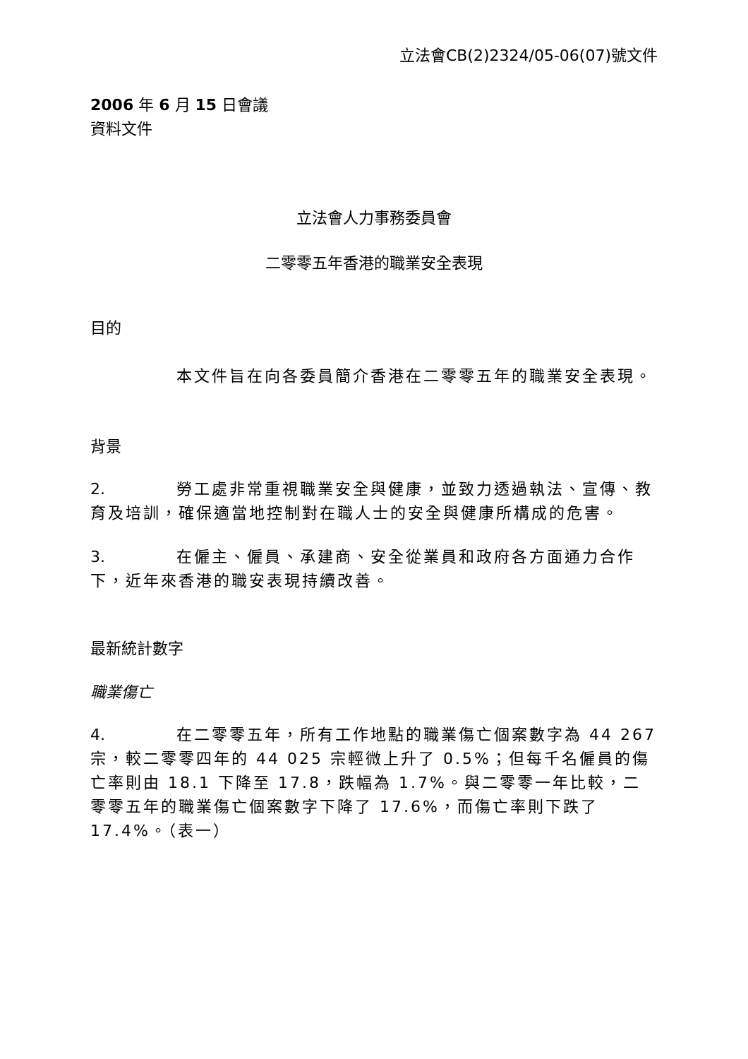立法會CB(2)2324/05-06(07)號文件
2006 年 6 月 15 日會議
資料文件
立法會人力事務委員會
二零零五年香港的職業安全表現
目的
本文件旨在向各委員簡介香港在二零零五年的職業安全表現。
背景
2. 勞工處非常重視職業安全與健康，並致力透過執法、宣傳、教育及培訓，確保適當地控制對在職人士的安全與健康所構成的危害。
3. 在僱主、僱員、承建商、安全從業員和政府各方面通力合作下，近年來香港的職安表現持續改善。
最新統計數字
職業傷亡
4. 在二零零五年，所有工作地點的職業傷亡個案數字為 44 267 宗，較二零零四年的 44 025 宗輕微上升了 0.5%；但每千名僱員的傷亡率則由 18.1 下降至 17.8，跌幅為 1.7%。與二零零一年比較，二零零五年的職業傷亡個案數字下降了 17.6%，而傷亡率則下跌了 17.4%。（表一）